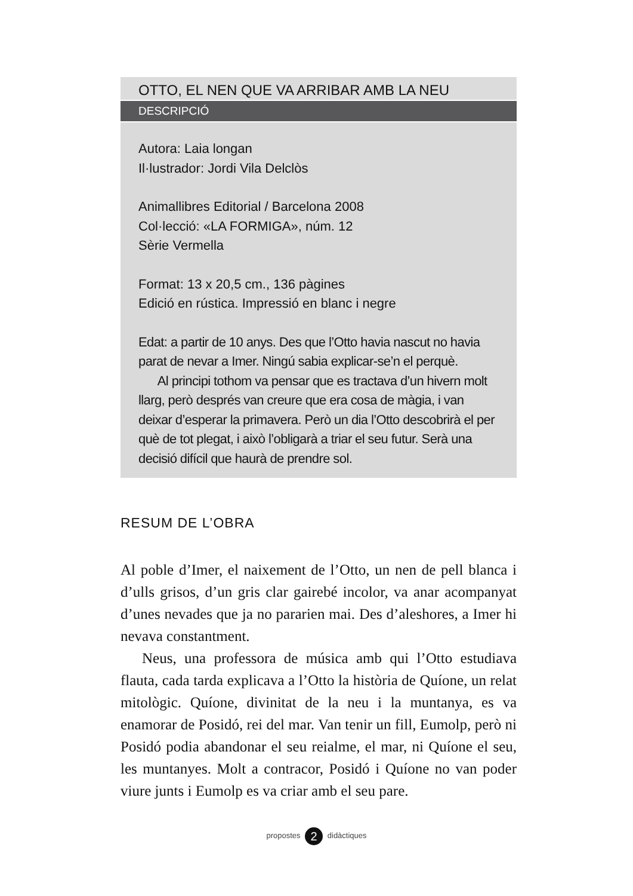OTTO, EL NEN QUE VA ARRIBAR AMB LA NEU
DESCRIPCIÓ
Autora: Laia longan
Il·lustrador: Jordi Vila Delclòs
Animallibres Editorial / Barcelona 2008
Col·lecció: «LA FORMIGA», núm. 12
Sèrie Vermella
Format: 13 x 20,5 cm., 136 pàgines
Edició en rústica. Impressió en blanc i negre
Edat: a partir de 10 anys. Des que l’Otto havia nascut no havia parat de nevar a Imer. Ningú sabia explicar-se’n el perquè.
  Al principi tothom va pensar que es tractava d’un hivern molt llarg, però després van creure que era cosa de màgia, i van deixar d’esperar la primavera. Però un dia l’Otto descobrirà el per què de tot plegat, i això l’obligarà a triar el seu futur. Serà una decisió difícil que haurà de prendre sol.
RESUM DE L’OBRA
Al poble d’Imer, el naixement de l’Otto, un nen de pell blanca i d’ulls grisos, d’un gris clar gairebé incolor, va anar acompanyat d’unes nevades que ja no pararien mai. Des d’aleshores, a Imer hi nevava constantment.
Neus, una professora de música amb qui l’Otto estudiava flauta, cada tarda explicava a l’Otto la història de Quíone, un relat mitològic. Quíone, divinitat de la neu i la muntanya, es va enamorar de Posidó, rei del mar. Van tenir un fill, Eumolp, però ni Posidó podia abandonar el seu reialme, el mar, ni Quíone el seu, les muntanyes. Molt a contracor, Posidó i Quíone no van poder viure junts i Eumolp es va criar amb el seu pare.
propostes 2 didàctiques